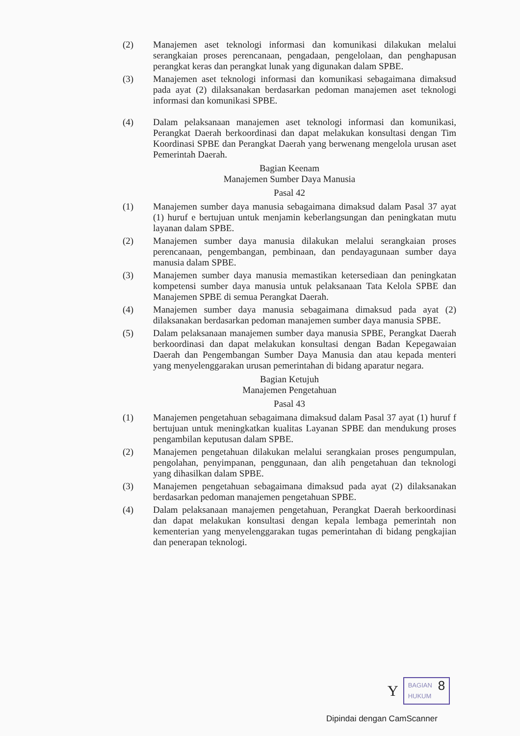(2) Manajemen aset teknologi informasi dan komunikasi dilakukan melalui serangkaian proses perencanaan, pengadaan, pengelolaan, dan penghapusan perangkat keras dan perangkat lunak yang digunakan dalam SPBE.
(3) Manajemen aset teknologi informasi dan komunikasi sebagaimana dimaksud pada ayat (2) dilaksanakan berdasarkan pedoman manajemen aset teknologi informasi dan komunikasi SPBE.
(4) Dalam pelaksanaan manajemen aset teknologi informasi dan komunikasi, Perangkat Daerah berkoordinasi dan dapat melakukan konsultasi dengan Tim Koordinasi SPBE dan Perangkat Daerah yang berwenang mengelola urusan aset Pemerintah Daerah.
Bagian Keenam
Manajemen Sumber Daya Manusia
Pasal 42
(1) Manajemen sumber daya manusia sebagaimana dimaksud dalam Pasal 37 ayat (1) huruf e bertujuan untuk menjamin keberlangsungan dan peningkatan mutu layanan dalam SPBE.
(2) Manajemen sumber daya manusia dilakukan melalui serangkaian proses perencanaan, pengembangan, pembinaan, dan pendayagunaan sumber daya manusia dalam SPBE.
(3) Manajemen sumber daya manusia memastikan ketersediaan dan peningkatan kompetensi sumber daya manusia untuk pelaksanaan Tata Kelola SPBE dan Manajemen SPBE di semua Perangkat Daerah.
(4) Manajemen sumber daya manusia sebagaimana dimaksud pada ayat (2) dilaksanakan berdasarkan pedoman manajemen sumber daya manusia SPBE.
(5) Dalam pelaksanaan manajemen sumber daya manusia SPBE, Perangkat Daerah berkoordinasi dan dapat melakukan konsultasi dengan Badan Kepegawaian Daerah dan Pengembangan Sumber Daya Manusia dan atau kepada menteri yang menyelenggarakan urusan pemerintahan di bidang aparatur negara.
Bagian Ketujuh
Manajemen Pengetahuan
Pasal 43
(1) Manajemen pengetahuan sebagaimana dimaksud dalam Pasal 37 ayat (1) huruf f bertujuan untuk meningkatkan kualitas Layanan SPBE dan mendukung proses pengambilan keputusan dalam SPBE.
(2) Manajemen pengetahuan dilakukan melalui serangkaian proses pengumpulan, pengolahan, penyimpanan, penggunaan, dan alih pengetahuan dan teknologi yang dihasilkan dalam SPBE.
(3) Manajemen pengetahuan sebagaimana dimaksud pada ayat (2) dilaksanakan berdasarkan pedoman manajemen pengetahuan SPBE.
(4) Dalam pelaksanaan manajemen pengetahuan, Perangkat Daerah berkoordinasi dan dapat melakukan konsultasi dengan kepala lembaga pemerintah non kementerian yang menyelenggarakan tugas pemerintahan di bidang pengkajian dan penerapan teknologi.
Y
BAGIAN
HUKUM 8
Dipindai dengan CamScanner